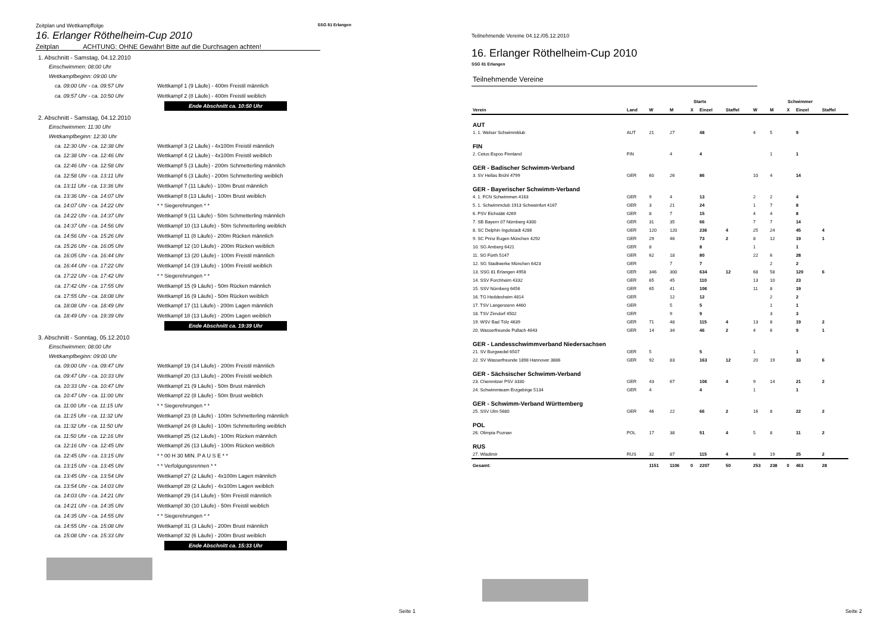Zeitplan und Wettkampffolge SSG 81 Erlangen
16. Erlanger Röthelheim-Cup 2010
Zeitplan ACHTUNG: OHNE Gewähr! Bitte auf die Durchsagen achten!
1. Abschnitt - Samstag, 04.12.2010
Einschwimmen: 08:00 Uhr
Wettkampfbeginn: 09:00 Uhr
ca. 09:00 Uhr - ca. 09:57 Uhr Wettkampf 1 (9 Läufe) - 400m Freistil männlich
ca. 09:57 Uhr - ca. 10:50 Uhr Wettkampf 2 (8 Läufe) - 400m Freistil weiblich
Ende Abschnitt ca. 10:50 Uhr
2. Abschnitt - Samstag, 04.12.2010
Einschwimmen: 11:30 Uhr
Wettkampfbeginn: 12:30 Uhr
ca. 12:30 Uhr - ca. 12:38 Uhr Wettkampf 3 (2 Läufe) - 4x100m Freistil männlich
ca. 12:38 Uhr - ca. 12:46 Uhr Wettkampf 4 (2 Läufe) - 4x100m Freistil weiblich
ca. 12:46 Uhr - ca. 12:58 Uhr Wettkampf 5 (3 Läufe) - 200m Schmetterling männlich
ca. 12:58 Uhr - ca. 13:11 Uhr Wettkampf 6 (3 Läufe) - 200m Schmetterling weiblich
ca. 13:11 Uhr - ca. 13:36 Uhr Wettkampf 7 (11 Läufe) - 100m Brust männlich
ca. 13:36 Uhr - ca. 14:07 Uhr Wettkampf 8 (13 Läufe) - 100m Brust weiblich
ca. 14:07 Uhr - ca. 14:22 Uhr * * Siegerehrungen * *
ca. 14:22 Uhr - ca. 14:37 Uhr Wettkampf 9 (11 Läufe) - 50m Schmetterling männlich
ca. 14:37 Uhr - ca. 14:56 Uhr Wettkampf 10 (13 Läufe) - 50m Schmetterling weiblich
ca. 14:56 Uhr - ca. 15:26 Uhr Wettkampf 11 (8 Läufe) - 200m Rücken männlich
ca. 15:26 Uhr - ca. 16:05 Uhr Wettkampf 12 (10 Läufe) - 200m Rücken weiblich
ca. 16:05 Uhr - ca. 16:44 Uhr Wettkampf 13 (20 Läufe) - 100m Freistil männlich
ca. 16:44 Uhr - ca. 17:22 Uhr Wettkampf 14 (19 Läufe) - 100m Freistil weiblich
ca. 17:22 Uhr - ca. 17:42 Uhr * * Siegerehrungen * *
ca. 17:42 Uhr - ca. 17:55 Uhr Wettkampf 15 (9 Läufe) - 50m Rücken männlich
ca. 17:55 Uhr - ca. 18:08 Uhr Wettkampf 16 (9 Läufe) - 50m Rücken weiblich
ca. 18:08 Uhr - ca. 18:49 Uhr Wettkampf 17 (11 Läufe) - 200m Lagen männlich
ca. 18:49 Uhr - ca. 19:39 Uhr Wettkampf 18 (13 Läufe) - 200m Lagen weiblich
Ende Abschnitt ca. 19:39 Uhr
3. Abschnitt - Sonntag, 05.12.2010
Einschwimmen: 08:00 Uhr
Wettkampfbeginn: 09:00 Uhr
ca. 09:00 Uhr - ca. 09:47 Uhr Wettkampf 19 (14 Läufe) - 200m Freistil männlich
ca. 09:47 Uhr - ca. 10:33 Uhr Wettkampf 20 (13 Läufe) - 200m Freistil weiblich
ca. 10:33 Uhr - ca. 10:47 Uhr Wettkampf 21 (9 Läufe) - 50m Brust männlich
ca. 10:47 Uhr - ca. 11:00 Uhr Wettkampf 22 (8 Läufe) - 50m Brust weiblich
ca. 11:00 Uhr - ca. 11:15 Uhr * * Siegerehrungen * *
ca. 11:15 Uhr - ca. 11:32 Uhr Wettkampf 23 (8 Läufe) - 100m Schmetterling männlich
ca. 11:32 Uhr - ca. 11:50 Uhr Wettkampf 24 (8 Läufe) - 100m Schmetterling weiblich
ca. 11:50 Uhr - ca. 12:16 Uhr Wettkampf 25 (12 Läufe) - 100m Rücken männlich
ca. 12:16 Uhr - ca. 12:45 Uhr Wettkampf 26 (13 Läufe) - 100m Rücken weiblich
ca. 12:45 Uhr - ca. 13:15 Uhr * * 00 H 30 MIN. P A U S E * *
ca. 13:15 Uhr - ca. 13:45 Uhr * * Verfolgungsrennen * *
ca. 13:45 Uhr - ca. 13:54 Uhr Wettkampf 27 (2 Läufe) - 4x100m Lagen männlich
ca. 13:54 Uhr - ca. 14:03 Uhr Wettkampf 28 (2 Läufe) - 4x100m Lagen weiblich
ca. 14:03 Uhr - ca. 14:21 Uhr Wettkampf 29 (14 Läufe) - 50m Freistil männlich
ca. 14:21 Uhr - ca. 14:35 Uhr Wettkampf 30 (10 Läufe) - 50m Freistil weiblich
ca. 14:35 Uhr - ca. 14:55 Uhr * * Siegerehrungen * *
ca. 14:55 Uhr - ca. 15:08 Uhr Wettkampf 31 (3 Läufe) - 200m Brust männlich
ca. 15:08 Uhr - ca. 15:33 Uhr Wettkampf 32 (6 Läufe) - 200m Brust weiblich
Ende Abschnitt ca. 15:33 Uhr
Seite 1
Teilnehmende Vereine 04.12./05.12.2010
16. Erlanger Röthelheim-Cup 2010
SSG 81 Erlangen
Teilnehmende Vereine
| | | Starts | | | | | Schwimmer | | | | |
| --- | --- | --- | --- | --- | --- | --- | --- | --- | --- | --- | --- |
| Verein | Land | W | M | X | Einzel | Staffel | W | M | X | Einzel | Staffel |
| AUT | | | | | | | | | | | |
| 1. 1. Welser Schwimmklub | AUT | 21 | 27 | | 48 | | 4 | 5 | | 9 | |
| FIN | | | | | | | | | | | |
| 2. Cetus Espoo Finnland | FIN | | 4 | | 4 | | | 1 | | 1 | |
| GER - Badischer Schwimm-Verband | | | | | | | | | | | |
| 3. SV Hellas Brühl 4799 | GER | 60 | 26 | | 86 | | 10 | 4 | | 14 | |
| GER - Bayerischer Schwimm-Verband | | | | | | | | | | | |
| 4. 1. FCN Schwimmen 4163 | GER | 9 | 4 | | 13 | | 2 | 2 | | 4 | |
| 5. 1. Schwimmclub 1913 Schweinfurt 4167 | GER | 3 | 21 | | 24 | | 1 | 7 | | 8 | |
| 6. PSV Eichstätt 4269 | GER | 8 | 7 | | 15 | | 4 | 4 | | 8 | |
| 7. SB Bayern 07 Nürnberg 4300 | GER | 31 | 35 | | 66 | | 7 | 7 | | 14 | |
| 8. SC Delphin Ingolstadt 4286 | GER | 120 | 120 | | 236 | 4 | 25 | 24 | | 45 | 4 |
| 9. SC Prinz Eugen München 4292 | GER | 29 | 46 | | 73 | 2 | 8 | 12 | | 19 | 1 |
| 10. SG Amberg 6421 | GER | 8 | | | 8 | | 1 | | | 1 | |
| 11. SG Fürth 5147 | GER | 62 | 18 | | 80 | | 22 | 6 | | 28 | |
| 12. SG Stadtwerke München 6423 | GER | | 7 | | 7 | | | 2 | | 2 | |
| 13. SSG 81 Erlangen 4958 | GER | 346 | 300 | | 634 | 12 | 68 | 58 | | 120 | 6 |
| 14. SSV Forchheim 4332 | GER | 65 | 45 | | 110 | | 13 | 10 | | 23 | |
| 15. SSV Nürnberg 6456 | GER | 65 | 41 | | 106 | | 11 | 8 | | 19 | |
| 16. TG Heddesheim 4814 | GER | | 12 | | 12 | | | 2 | | 2 | |
| 17. TSV Langenzenn 4460 | GER | | 5 | | 5 | | | 1 | | 1 | |
| 18. TSV Zirndorf 4502 | GER | | 9 | | 9 | | | 3 | | 3 | |
| 19. WSV Bad Tölz 4639 | GER | 71 | 48 | | 115 | 4 | 13 | 8 | | 19 | 2 |
| 20. Wasserfreunde Pullach 4643 | GER | 14 | 34 | | 46 | 2 | 4 | 6 | | 9 | 1 |
| GER - Landesschwimmverband Niedersachsen | | | | | | | | | | | |
| 21. SV Burgwedel 6507 | GER | 5 | | | 5 | | 1 | | | 1 | |
| 22. SV Wasserfreunde 1898 Hannover 3886 | GER | 92 | 83 | | 163 | 12 | 20 | 19 | | 33 | 6 |
| GER - Sächsischer Schwimm-Verband | | | | | | | | | | | |
| 23. Chemnitzer PSV 3330 | GER | 43 | 67 | | 106 | 4 | 9 | 14 | | 21 | 2 |
| 24. Schwimmteam Erzgebirge 5134 | GER | 4 | | | 4 | | 1 | | | 1 | |
| GER - Schwimm-Verband Württemberg | | | | | | | | | | | |
| 25. SSV Ulm 5680 | GER | 46 | 22 | | 66 | 2 | 16 | 8 | | 22 | 2 |
| POL | | | | | | | | | | | |
| 26. Olimpia Poznan | POL | 17 | 38 | | 51 | 4 | 5 | 8 | | 11 | 2 |
| RUS | | | | | | | | | | | |
| 27. Wladimir | RUS | 32 | 87 | | 115 | 4 | 8 | 19 | | 25 | 2 |
| Gesamt: | | 1151 | 1106 | 0 | 2207 | 50 | 253 | 238 | 0 | 463 | 28 |
Seite 2